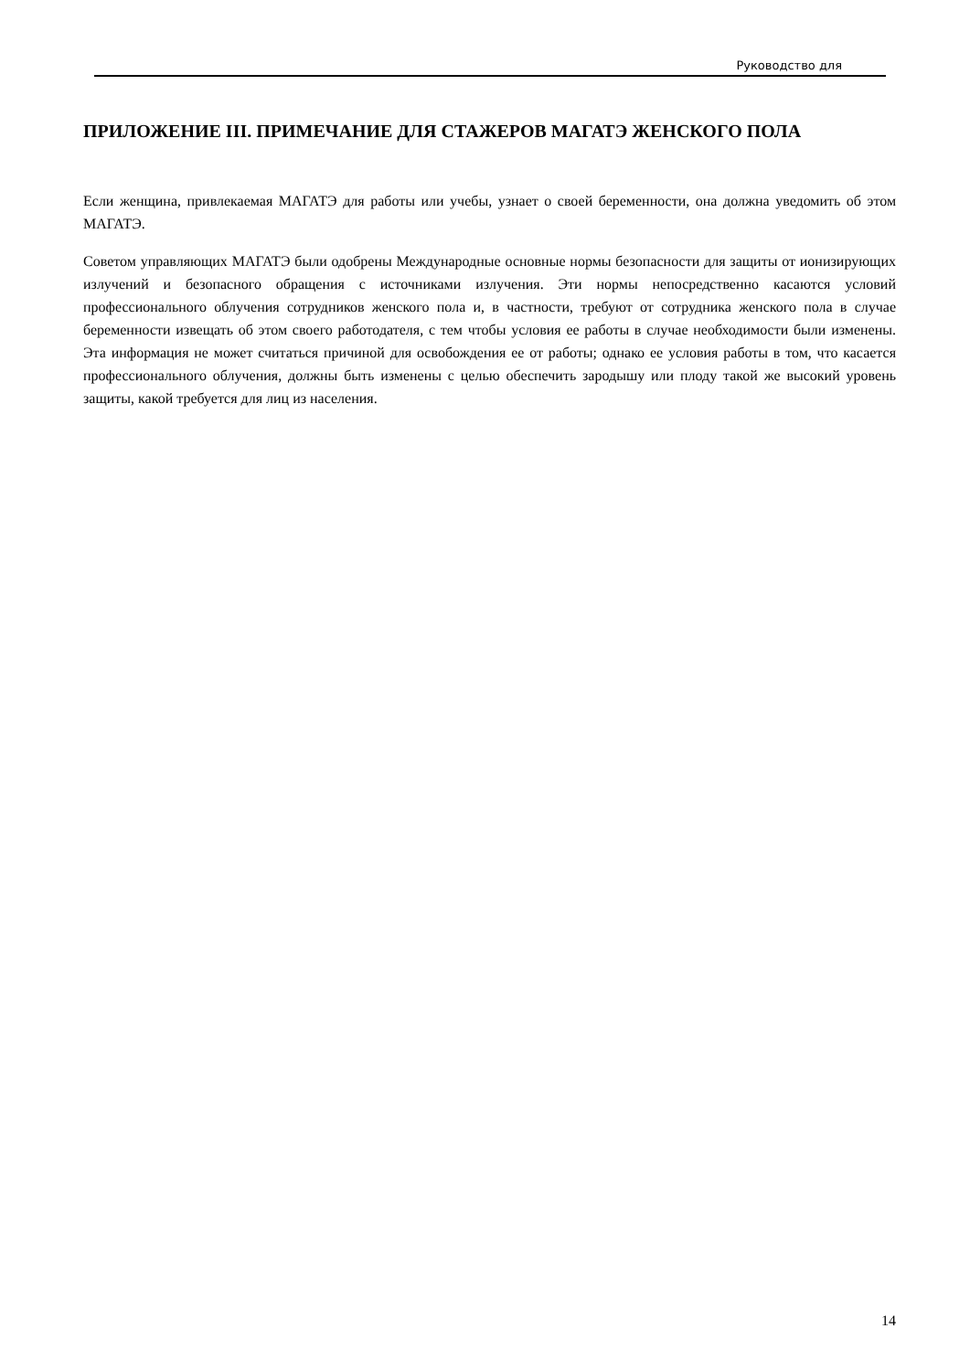Руководство для
ПРИЛОЖЕНИЕ III. ПРИМЕЧАНИЕ ДЛЯ СТАЖЕРОВ МАГАТЭ ЖЕНСКОГО ПОЛА
Если женщина, привлекаемая МАГАТЭ для работы или учебы, узнает о своей беременности, она должна уведомить об этом МАГАТЭ.
Советом управляющих МАГАТЭ были одобрены Международные основные нормы безопасности для защиты от ионизирующих излучений и безопасного обращения с источниками излучения. Эти нормы непосредственно касаются условий профессионального облучения сотрудников женского пола и, в частности, требуют от сотрудника женского пола в случае беременности извещать об этом своего работодателя, с тем чтобы условия ее работы в случае необходимости были изменены. Эта информация не может считаться причиной для освобождения ее от работы; однако ее условия работы в том, что касается профессионального облучения, должны быть изменены с целью обеспечить зародышу или плоду такой же высокий уровень защиты, какой требуется для лиц из населения.
14